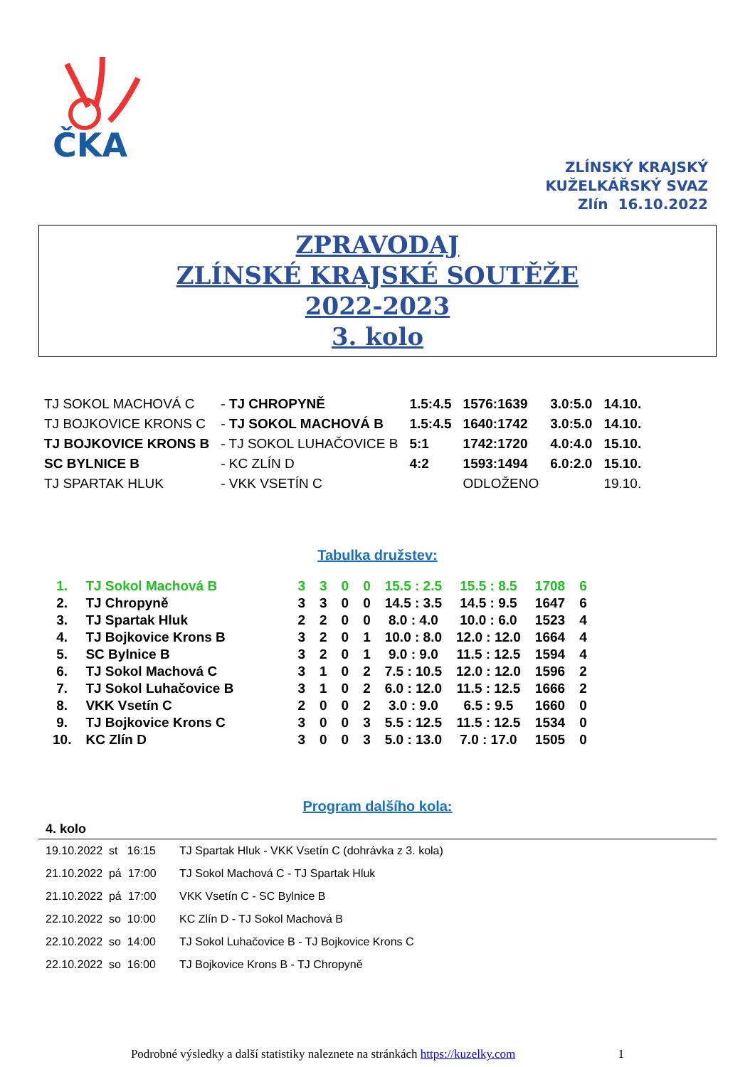ČKA
ZLÍNSKÝ KRAJSKÝ
KUŽELKÁŘSKÝ SVAZ
Zlín 16.10.2022
ZPRAVODAJ
ZLÍNSKÉ KRAJSKÉ SOUTĚŽE
2022-2023
3. kolo
| TJ SOKOL MACHOVÁ C | - TJ CHROPYNĚ | 1.5:4.5 | 1576:1639 | 3.0:5.0 | 14.10. |
| TJ BOJKOVICE KRONS C | - TJ SOKOL MACHOVÁ B | 1.5:4.5 | 1640:1742 | 3.0:5.0 | 14.10. |
| TJ BOJKOVICE KRONS B | - TJ SOKOL LUHAČOVICE B | 5:1 | 1742:1720 | 4.0:4.0 | 15.10. |
| SC BYLNICE B | - KC ZLÍN D | 4:2 | 1593:1494 | 6.0:2.0 | 15.10. |
| TJ SPARTAK HLUK | - VKK VSETÍN C | | ODLOŽENO | | 19.10. |
Tabulka družstev:
| 1. | TJ Sokol Machová B | 3 | 3 | 0 | 0 | 15.5 : 2.5 | 15.5 : 8.5 | 1708 | 6 |
| 2. | TJ Chropyně | 3 | 3 | 0 | 0 | 14.5 : 3.5 | 14.5 : 9.5 | 1647 | 6 |
| 3. | TJ Spartak Hluk | 2 | 2 | 0 | 0 | 8.0 : 4.0 | 10.0 : 6.0 | 1523 | 4 |
| 4. | TJ Bojkovice Krons B | 3 | 2 | 0 | 1 | 10.0 : 8.0 | 12.0 : 12.0 | 1664 | 4 |
| 5. | SC Bylnice B | 3 | 2 | 0 | 1 | 9.0 : 9.0 | 11.5 : 12.5 | 1594 | 4 |
| 6. | TJ Sokol Machová C | 3 | 1 | 0 | 2 | 7.5 : 10.5 | 12.0 : 12.0 | 1596 | 2 |
| 7. | TJ Sokol Luhačovice B | 3 | 1 | 0 | 2 | 6.0 : 12.0 | 11.5 : 12.5 | 1666 | 2 |
| 8. | VKK Vsetín C | 2 | 0 | 0 | 2 | 3.0 : 9.0 | 6.5 : 9.5 | 1660 | 0 |
| 9. | TJ Bojkovice Krons C | 3 | 0 | 0 | 3 | 5.5 : 12.5 | 11.5 : 12.5 | 1534 | 0 |
| 10. | KC Zlín D | 3 | 0 | 0 | 3 | 5.0 : 13.0 | 7.0 : 17.0 | 1505 | 0 |
Program dalšího kola:
4. kolo
| 19.10.2022 st 16:15 | TJ Spartak Hluk - VKK Vsetín C (dohrávka z 3. kola) |
| 21.10.2022 pá 17:00 | TJ Sokol Machová C - TJ Spartak Hluk |
| 21.10.2022 pá 17:00 | VKK Vsetín C - SC Bylnice B |
| 22.10.2022 so 10:00 | KC Zlín D - TJ Sokol Machová B |
| 22.10.2022 so 14:00 | TJ Sokol Luhačovice B - TJ Bojkovice Krons C |
| 22.10.2022 so 16:00 | TJ Bojkovice Krons B - TJ Chropyně |
Podrobné výsledky a další statistiky naleznete na stránkách https://kuzelky.com 1